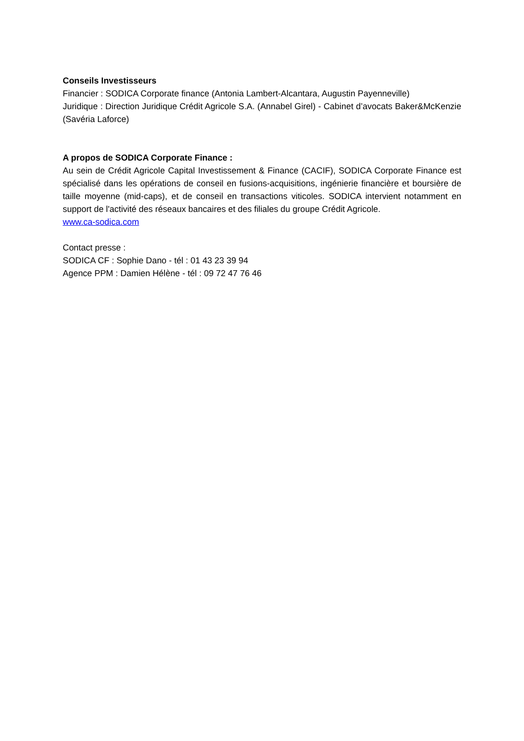Conseils Investisseurs
Financier : SODICA Corporate finance (Antonia Lambert-Alcantara, Augustin Payenneville)
Juridique : Direction Juridique Crédit Agricole S.A. (Annabel Girel) - Cabinet d’avocats Baker&McKenzie (Savéria Laforce)
A propos de SODICA Corporate Finance :
Au sein de Crédit Agricole Capital Investissement & Finance (CACIF), SODICA Corporate Finance est spécialisé dans les opérations de conseil en fusions-acquisitions, ingénierie financière et boursière de taille moyenne (mid-caps), et de conseil en transactions viticoles. SODICA intervient notamment en support de l'activité des réseaux bancaires et des filiales du groupe Crédit Agricole.
www.ca-sodica.com
Contact presse :
SODICA CF : Sophie Dano - tél : 01 43 23 39 94
Agence PPM : Damien Hélène - tél : 09 72 47 76 46